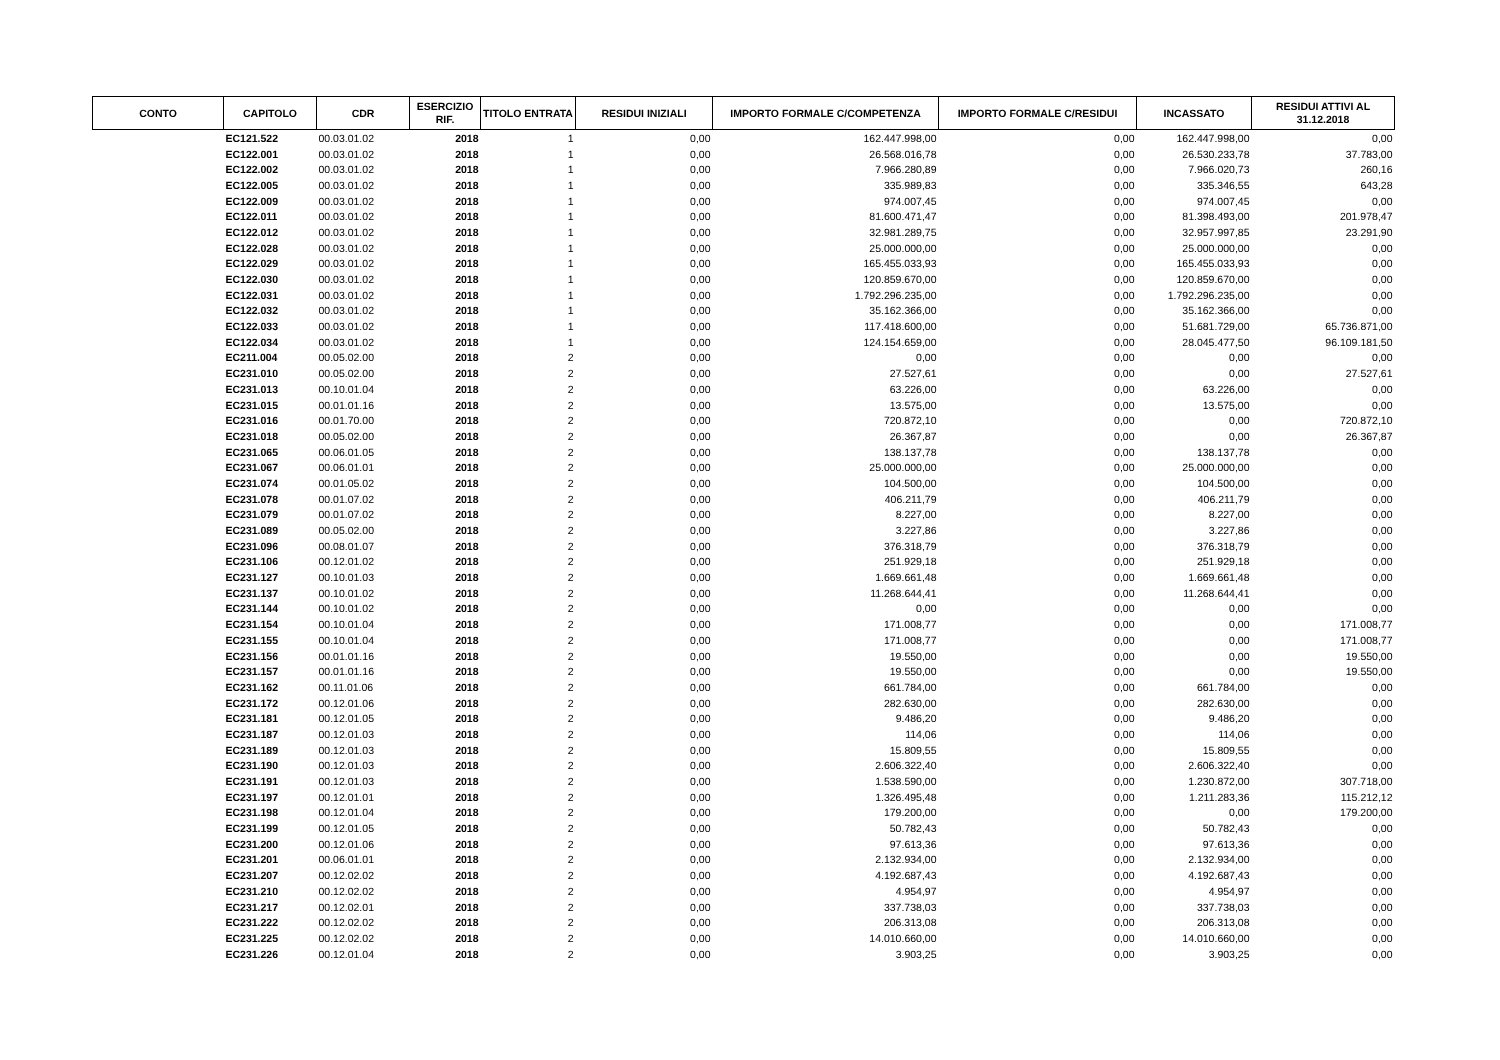| CONTO | CAPITOLO | CDR | ESERCIZIO RIF. | TITOLO ENTRATA | RESIDUI INIZIALI | IMPORTO FORMALE C/COMPETENZA | IMPORTO FORMALE C/RESIDUI | INCASSATO | RESIDUI ATTIVI AL 31.12.2018 |
| --- | --- | --- | --- | --- | --- | --- | --- | --- | --- |
| | EC121.522 | 00.03.01.02 | 2018 | 1 | 0,00 | 162.447.998,00 | 0,00 | 162.447.998,00 | 0,00 |
| | EC122.001 | 00.03.01.02 | 2018 | 1 | 0,00 | 26.568.016,78 | 0,00 | 26.530.233,78 | 37.783,00 |
| | EC122.002 | 00.03.01.02 | 2018 | 1 | 0,00 | 7.966.280,89 | 0,00 | 7.966.020,73 | 260,16 |
| | EC122.005 | 00.03.01.02 | 2018 | 1 | 0,00 | 335.989,83 | 0,00 | 335.346,55 | 643,28 |
| | EC122.009 | 00.03.01.02 | 2018 | 1 | 0,00 | 974.007,45 | 0,00 | 974.007,45 | 0,00 |
| | EC122.011 | 00.03.01.02 | 2018 | 1 | 0,00 | 81.600.471,47 | 0,00 | 81.398.493,00 | 201.978,47 |
| | EC122.012 | 00.03.01.02 | 2018 | 1 | 0,00 | 32.981.289,75 | 0,00 | 32.957.997,85 | 23.291,90 |
| | EC122.028 | 00.03.01.02 | 2018 | 1 | 0,00 | 25.000.000,00 | 0,00 | 25.000.000,00 | 0,00 |
| | EC122.029 | 00.03.01.02 | 2018 | 1 | 0,00 | 165.455.033,93 | 0,00 | 165.455.033,93 | 0,00 |
| | EC122.030 | 00.03.01.02 | 2018 | 1 | 0,00 | 120.859.670,00 | 0,00 | 120.859.670,00 | 0,00 |
| | EC122.031 | 00.03.01.02 | 2018 | 1 | 0,00 | 1.792.296.235,00 | 0,00 | 1.792.296.235,00 | 0,00 |
| | EC122.032 | 00.03.01.02 | 2018 | 1 | 0,00 | 35.162.366,00 | 0,00 | 35.162.366,00 | 0,00 |
| | EC122.033 | 00.03.01.02 | 2018 | 1 | 0,00 | 117.418.600,00 | 0,00 | 51.681.729,00 | 65.736.871,00 |
| | EC122.034 | 00.03.01.02 | 2018 | 1 | 0,00 | 124.154.659,00 | 0,00 | 28.045.477,50 | 96.109.181,50 |
| | EC211.004 | 00.05.02.00 | 2018 | 2 | 0,00 | 0,00 | 0,00 | 0,00 | 0,00 |
| | EC231.010 | 00.05.02.00 | 2018 | 2 | 0,00 | 27.527,61 | 0,00 | 0,00 | 27.527,61 |
| | EC231.013 | 00.10.01.04 | 2018 | 2 | 0,00 | 63.226,00 | 0,00 | 63.226,00 | 0,00 |
| | EC231.015 | 00.01.01.16 | 2018 | 2 | 0,00 | 13.575,00 | 0,00 | 13.575,00 | 0,00 |
| | EC231.016 | 00.01.70.00 | 2018 | 2 | 0,00 | 720.872,10 | 0,00 | 0,00 | 720.872,10 |
| | EC231.018 | 00.05.02.00 | 2018 | 2 | 0,00 | 26.367,87 | 0,00 | 0,00 | 26.367,87 |
| | EC231.065 | 00.06.01.05 | 2018 | 2 | 0,00 | 138.137,78 | 0,00 | 138.137,78 | 0,00 |
| | EC231.067 | 00.06.01.01 | 2018 | 2 | 0,00 | 25.000.000,00 | 0,00 | 25.000.000,00 | 0,00 |
| | EC231.074 | 00.01.05.02 | 2018 | 2 | 0,00 | 104.500,00 | 0,00 | 104.500,00 | 0,00 |
| | EC231.078 | 00.01.07.02 | 2018 | 2 | 0,00 | 406.211,79 | 0,00 | 406.211,79 | 0,00 |
| | EC231.079 | 00.01.07.02 | 2018 | 2 | 0,00 | 8.227,00 | 0,00 | 8.227,00 | 0,00 |
| | EC231.089 | 00.05.02.00 | 2018 | 2 | 0,00 | 3.227,86 | 0,00 | 3.227,86 | 0,00 |
| | EC231.096 | 00.08.01.07 | 2018 | 2 | 0,00 | 376.318,79 | 0,00 | 376.318,79 | 0,00 |
| | EC231.106 | 00.12.01.02 | 2018 | 2 | 0,00 | 251.929,18 | 0,00 | 251.929,18 | 0,00 |
| | EC231.127 | 00.10.01.03 | 2018 | 2 | 0,00 | 1.669.661,48 | 0,00 | 1.669.661,48 | 0,00 |
| | EC231.137 | 00.10.01.02 | 2018 | 2 | 0,00 | 11.268.644,41 | 0,00 | 11.268.644,41 | 0,00 |
| | EC231.144 | 00.10.01.02 | 2018 | 2 | 0,00 | 0,00 | 0,00 | 0,00 | 0,00 |
| | EC231.154 | 00.10.01.04 | 2018 | 2 | 0,00 | 171.008,77 | 0,00 | 0,00 | 171.008,77 |
| | EC231.155 | 00.10.01.04 | 2018 | 2 | 0,00 | 171.008,77 | 0,00 | 0,00 | 171.008,77 |
| | EC231.156 | 00.01.01.16 | 2018 | 2 | 0,00 | 19.550,00 | 0,00 | 0,00 | 19.550,00 |
| | EC231.157 | 00.01.01.16 | 2018 | 2 | 0,00 | 19.550,00 | 0,00 | 0,00 | 19.550,00 |
| | EC231.162 | 00.11.01.06 | 2018 | 2 | 0,00 | 661.784,00 | 0,00 | 661.784,00 | 0,00 |
| | EC231.172 | 00.12.01.06 | 2018 | 2 | 0,00 | 282.630,00 | 0,00 | 282.630,00 | 0,00 |
| | EC231.181 | 00.12.01.05 | 2018 | 2 | 0,00 | 9.486,20 | 0,00 | 9.486,20 | 0,00 |
| | EC231.187 | 00.12.01.03 | 2018 | 2 | 0,00 | 114,06 | 0,00 | 114,06 | 0,00 |
| | EC231.189 | 00.12.01.03 | 2018 | 2 | 0,00 | 15.809,55 | 0,00 | 15.809,55 | 0,00 |
| | EC231.190 | 00.12.01.03 | 2018 | 2 | 0,00 | 2.606.322,40 | 0,00 | 2.606.322,40 | 0,00 |
| | EC231.191 | 00.12.01.03 | 2018 | 2 | 0,00 | 1.538.590,00 | 0,00 | 1.230.872,00 | 307.718,00 |
| | EC231.197 | 00.12.01.01 | 2018 | 2 | 0,00 | 1.326.495,48 | 0,00 | 1.211.283,36 | 115.212,12 |
| | EC231.198 | 00.12.01.04 | 2018 | 2 | 0,00 | 179.200,00 | 0,00 | 0,00 | 179.200,00 |
| | EC231.199 | 00.12.01.05 | 2018 | 2 | 0,00 | 50.782,43 | 0,00 | 50.782,43 | 0,00 |
| | EC231.200 | 00.12.01.06 | 2018 | 2 | 0,00 | 97.613,36 | 0,00 | 97.613,36 | 0,00 |
| | EC231.201 | 00.06.01.01 | 2018 | 2 | 0,00 | 2.132.934,00 | 0,00 | 2.132.934,00 | 0,00 |
| | EC231.207 | 00.12.02.02 | 2018 | 2 | 0,00 | 4.192.687,43 | 0,00 | 4.192.687,43 | 0,00 |
| | EC231.210 | 00.12.02.02 | 2018 | 2 | 0,00 | 4.954,97 | 0,00 | 4.954,97 | 0,00 |
| | EC231.217 | 00.12.02.01 | 2018 | 2 | 0,00 | 337.738,03 | 0,00 | 337.738,03 | 0,00 |
| | EC231.222 | 00.12.02.02 | 2018 | 2 | 0,00 | 206.313,08 | 0,00 | 206.313,08 | 0,00 |
| | EC231.225 | 00.12.02.02 | 2018 | 2 | 0,00 | 14.010.660,00 | 0,00 | 14.010.660,00 | 0,00 |
| | EC231.226 | 00.12.01.04 | 2018 | 2 | 0,00 | 3.903,25 | 0,00 | 3.903,25 | 0,00 |